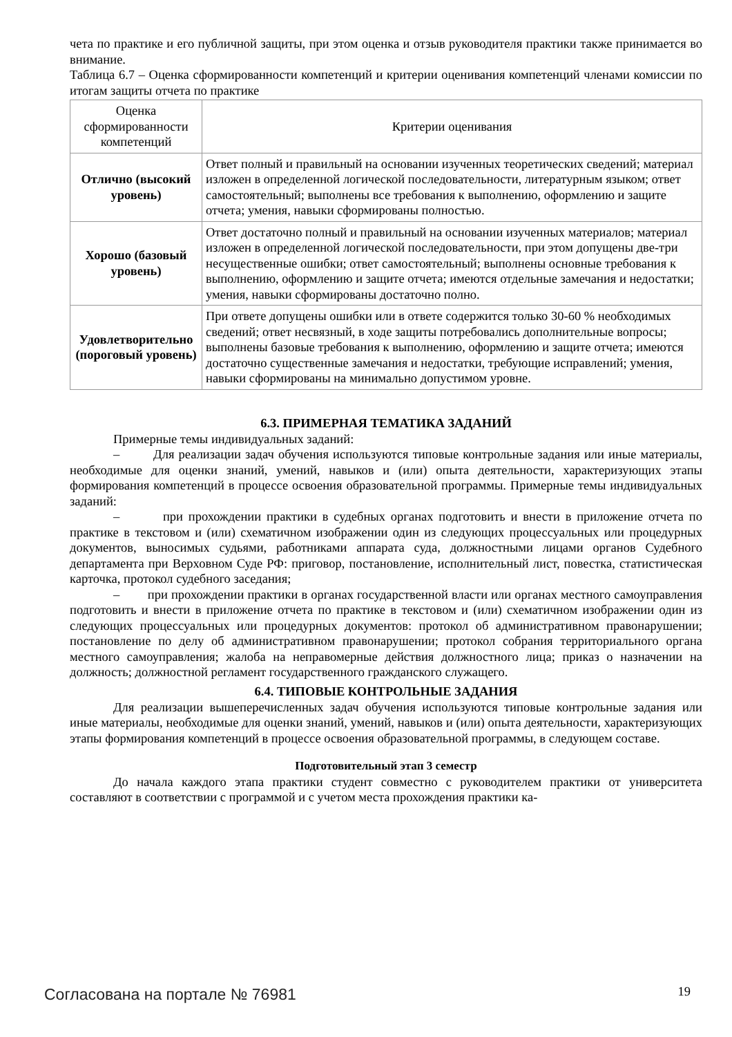чета по практике и его публичной защиты, при этом оценка и отзыв руководителя практики также принимается во внимание.
Таблица 6.7 – Оценка сформированности компетенций и критерии оценивания компетенций членами комиссии по итогам защиты отчета по практике
| Оценка сформированности компетенций | Критерии оценивания |
| Отлично (высокий уровень) | Ответ полный и правильный на основании изученных теоретических сведений; материал изложен в определенной логической последовательности, литературным языком; ответ самостоятельный; выполнены все требования к выполнению, оформлению и защите отчета; умения, навыки сформированы полностью. |
| Хорошо (базовый уровень) | Ответ достаточно полный и правильный на основании изученных материалов; материал изложен в определенной логической последовательности, при этом допущены две-три несущественные ошибки; ответ самостоятельный; выполнены основные требования к выполнению, оформлению и защите отчета; имеются отдельные замечания и недостатки; умения, навыки сформированы достаточно полно. |
| Удовлетворительно (пороговый уровень) | При ответе допущены ошибки или в ответе содержится только 30-60 % необходимых сведений; ответ несвязный, в ходе защиты потребовались дополнительные вопросы; выполнены базовые требования к выполнению, оформлению и защите отчета; имеются достаточно существенные замечания и недостатки, требующие исправлений; умения, навыки сформированы на минимально допустимом уровне. |
6.3. ПРИМЕРНАЯ ТЕМАТИКА ЗАДАНИЙ
Примерные темы индивидуальных заданий:
– Для реализации задач обучения используются типовые контрольные задания или иные материалы, необходимые для оценки знаний, умений, навыков и (или) опыта деятельности, характеризующих этапы формирования компетенций в процессе освоения образовательной программы. Примерные темы индивидуальных заданий:
– при прохождении практики в судебных органах подготовить и внести в приложение отчета по практике в текстовом и (или) схематичном изображении один из следующих процессуальных или процедурных документов, выносимых судьями, работниками аппарата суда, должностными лицами органов Судебного департамента при Верховном Суде РФ: приговор, постановление, исполнительный лист, повестка, статистическая карточка, протокол судебного заседания;
– при прохождении практики в органах государственной власти или органах местного самоуправления подготовить и внести в приложение отчета по практике в текстовом и (или) схематичном изображении один из следующих процессуальных или процедурных документов: протокол об административном правонарушении; постановление по делу об административном правонарушении; протокол собрания территориального органа местного самоуправления; жалоба на неправомерные действия должностного лица; приказ о назначении на должность; должностной регламент государственного гражданского служащего.
6.4. ТИПОВЫЕ КОНТРОЛЬНЫЕ ЗАДАНИЯ
Для реализации вышеперечисленных задач обучения используются типовые контрольные задания или иные материалы, необходимые для оценки знаний, умений, навыков и (или) опыта деятельности, характеризующих этапы формирования компетенций в процессе освоения образовательной программы, в следующем составе.
Подготовительный этап 3 семестр
До начала каждого этапа практики студент совместно с руководителем практики от университета составляют в соответствии с программой и с учетом места прохождения практики ка-
Согласована на портале № 76981 19